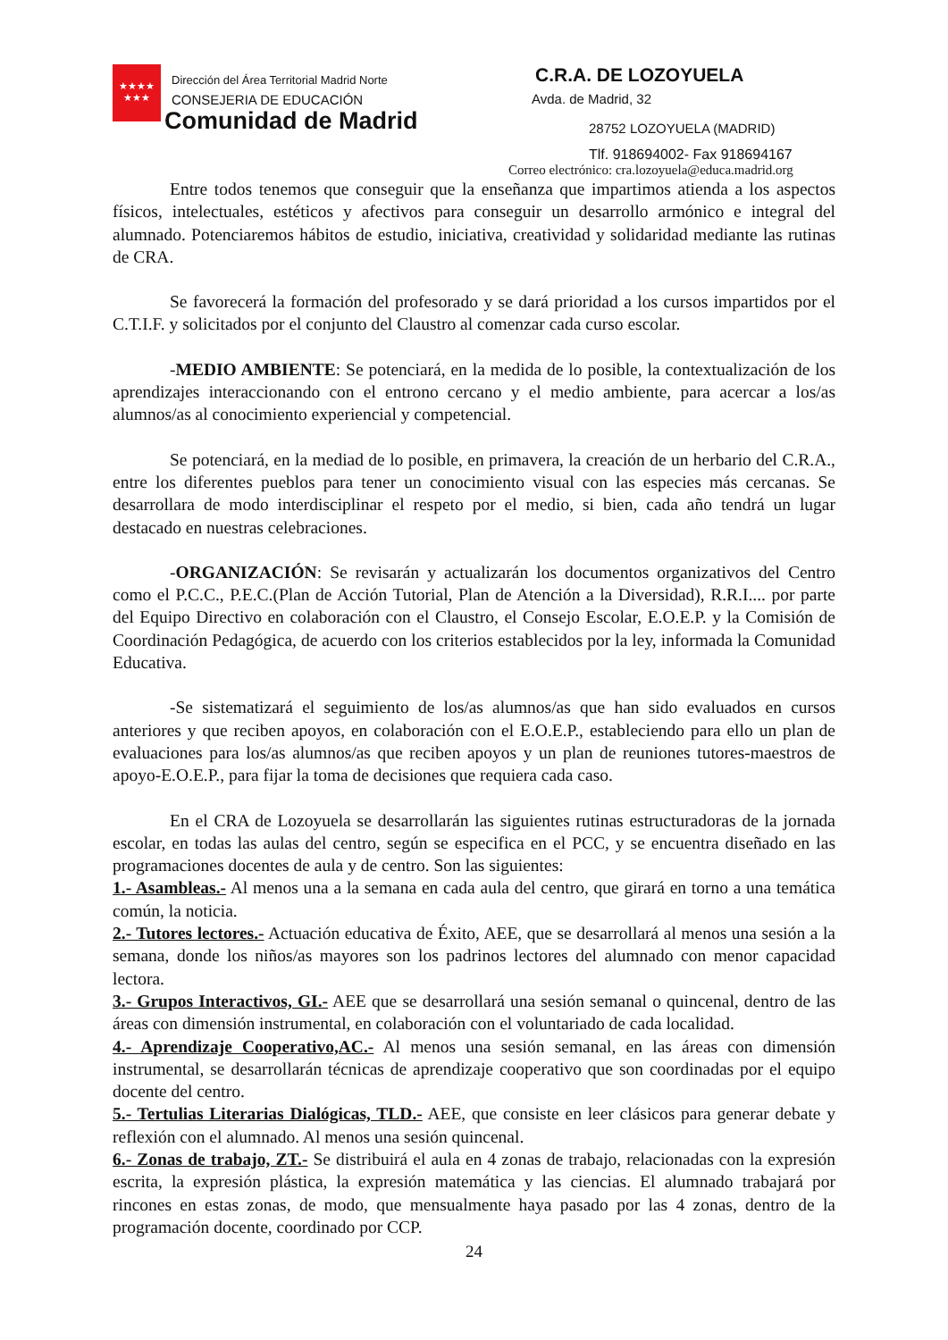★★★★
★★★
Dirección del Área Territorial Madrid Norte
CONSEJERIA DE EDUCACIÓN
Comunidad de Madrid
C.R.A. DE LOZOYUELA
Avda. de Madrid, 32
28752 LOZOYUELA (MADRID)
Tlf. 918694002- Fax 918694167
Correo electrónico: cra.lozoyuela@educa.madrid.org
Entre todos tenemos que conseguir que la enseñanza que impartimos atienda a los aspectos físicos, intelectuales, estéticos y afectivos para conseguir un desarrollo armónico e integral del alumnado. Potenciaremos hábitos de estudio, iniciativa, creatividad y solidaridad mediante las rutinas de CRA.
Se favorecerá la formación del profesorado y se dará prioridad a los cursos impartidos por el C.T.I.F. y solicitados por el conjunto del Claustro al comenzar cada curso escolar.
-MEDIO AMBIENTE: Se potenciará, en la medida de lo posible, la contextualización de los aprendizajes interaccionando con el entrono cercano y el medio ambiente, para acercar a los/as alumnos/as al conocimiento experiencial y competencial.
Se potenciará, en la mediad de lo posible, en primavera, la creación de un herbario del C.R.A., entre los diferentes pueblos para tener un conocimiento visual con las especies más cercanas. Se desarrollara de modo interdisciplinar el respeto por el medio, si bien, cada año tendrá un lugar destacado en nuestras celebraciones.
-ORGANIZACIÓN: Se revisarán y actualizarán los documentos organizativos del Centro como el P.C.C., P.E.C.(Plan de Acción Tutorial, Plan de Atención a la Diversidad), R.R.I.... por parte del Equipo Directivo en colaboración con el Claustro, el Consejo Escolar, E.O.E.P. y la Comisión de Coordinación Pedagógica, de acuerdo con los criterios establecidos por la ley, informada la Comunidad Educativa.
-Se sistematizará el seguimiento de los/as alumnos/as que han sido evaluados en cursos anteriores y que reciben apoyos, en colaboración con el E.O.E.P., estableciendo para ello un plan de evaluaciones para los/as alumnos/as que reciben apoyos y un plan de reuniones tutores-maestros de apoyo-E.O.E.P., para fijar la toma de decisiones que requiera cada caso.
En el CRA de Lozoyuela se desarrollarán las siguientes rutinas estructuradoras de la jornada escolar, en todas las aulas del centro, según se especifica en el PCC, y se encuentra diseñado en las programaciones docentes de aula y de centro. Son las siguientes:
1.- Asambleas.- Al menos una a la semana en cada aula del centro, que girará en torno a una temática común, la noticia.
2.- Tutores lectores.- Actuación educativa de Éxito, AEE, que se desarrollará al menos una sesión a la semana, donde los niños/as mayores son los padrinos lectores del alumnado con menor capacidad lectora.
3.- Grupos Interactivos, GI.- AEE que se desarrollará una sesión semanal o quincenal, dentro de las áreas con dimensión instrumental, en colaboración con el voluntariado de cada localidad.
4.- Aprendizaje Cooperativo,AC.- Al menos una sesión semanal, en las áreas con dimensión instrumental, se desarrollarán técnicas de aprendizaje cooperativo que son coordinadas por el equipo docente del centro.
5.- Tertulias Literarias Dialógicas, TLD.- AEE, que consiste en leer clásicos para generar debate y reflexión con el alumnado. Al menos una sesión quincenal.
6.- Zonas de trabajo, ZT.- Se distribuirá el aula en 4 zonas de trabajo, relacionadas con la expresión escrita, la expresión plástica, la expresión matemática y las ciencias. El alumnado trabajará por rincones en estas zonas, de modo, que mensualmente haya pasado por las 4 zonas, dentro de la programación docente, coordinado por CCP.
24